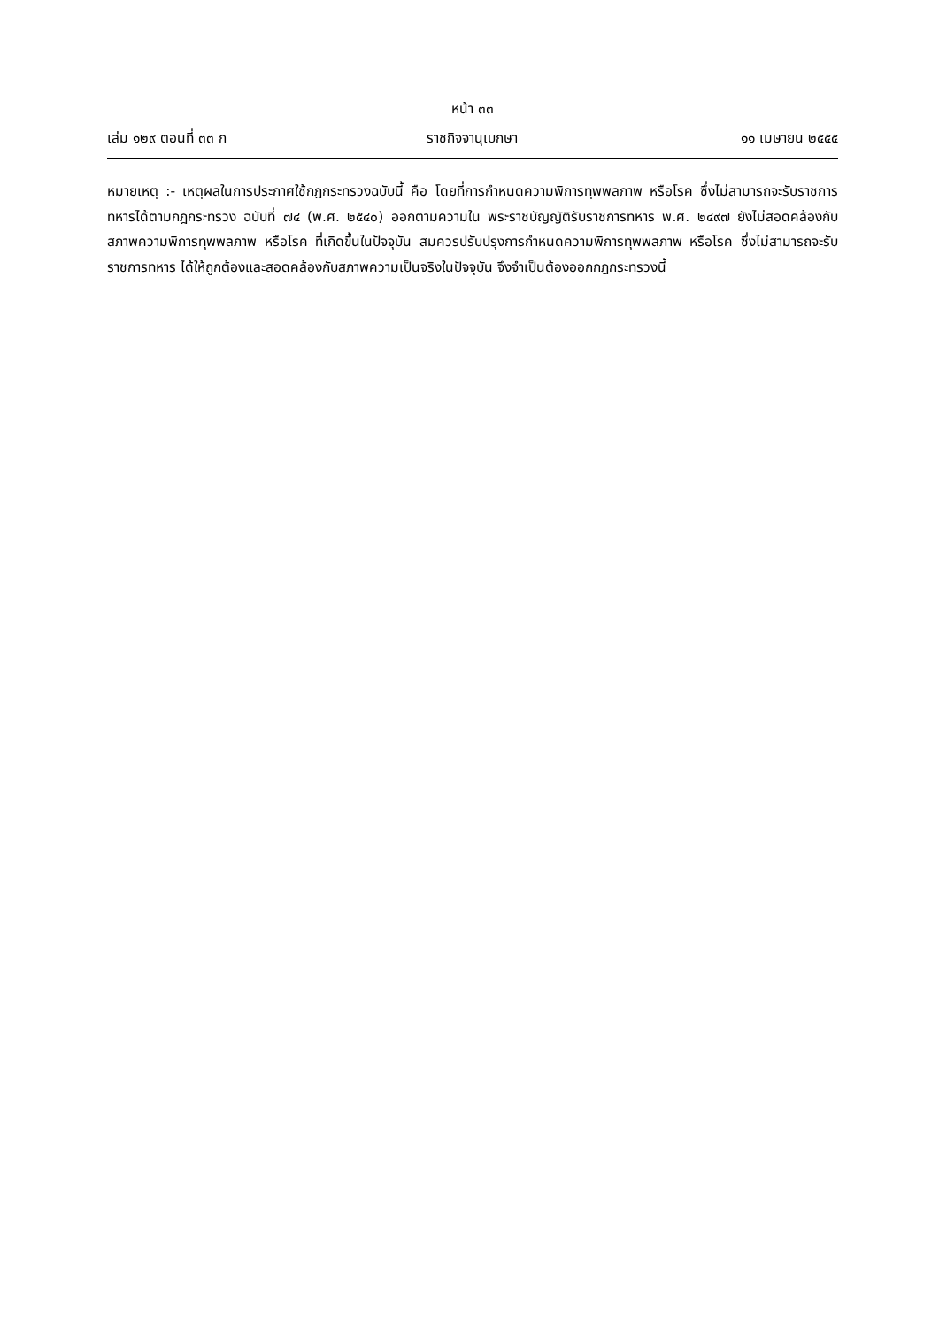หน้า ๓๓
เล่ม ๑๒๙ ตอนที่ ๓๓ ก ราชกิจจานุเบกษา ๑๑ เมษายน ๒๕๕๕
หมายเหตุ :- เหตุผลในการประกาศใช้กฎกระทรวงฉบับนี้ คือ โดยที่การกำหนดความพิการทุพพลภาพ หรือโรค ซึ่งไม่สามารถจะรับราชการทหารได้ตามกฎกระทรวง ฉบับที่ ๗๔ (พ.ศ. ๒๕๔๐) ออกตามความใน พระราชบัญญัติรับราชการทหาร พ.ศ. ๒๔๙๗ ยังไม่สอดคล้องกับสภาพความพิการทุพพลภาพ หรือโรค ที่เกิดขึ้นในปัจจุบัน สมควรปรับปรุงการกำหนดความพิการทุพพลภาพ หรือโรค ซึ่งไม่สามารถจะรับราชการทหาร ได้ให้ถูกต้องและสอดคล้องกับสภาพความเป็นจริงในปัจจุบัน จึงจำเป็นต้องออกกฎกระทรวงนี้